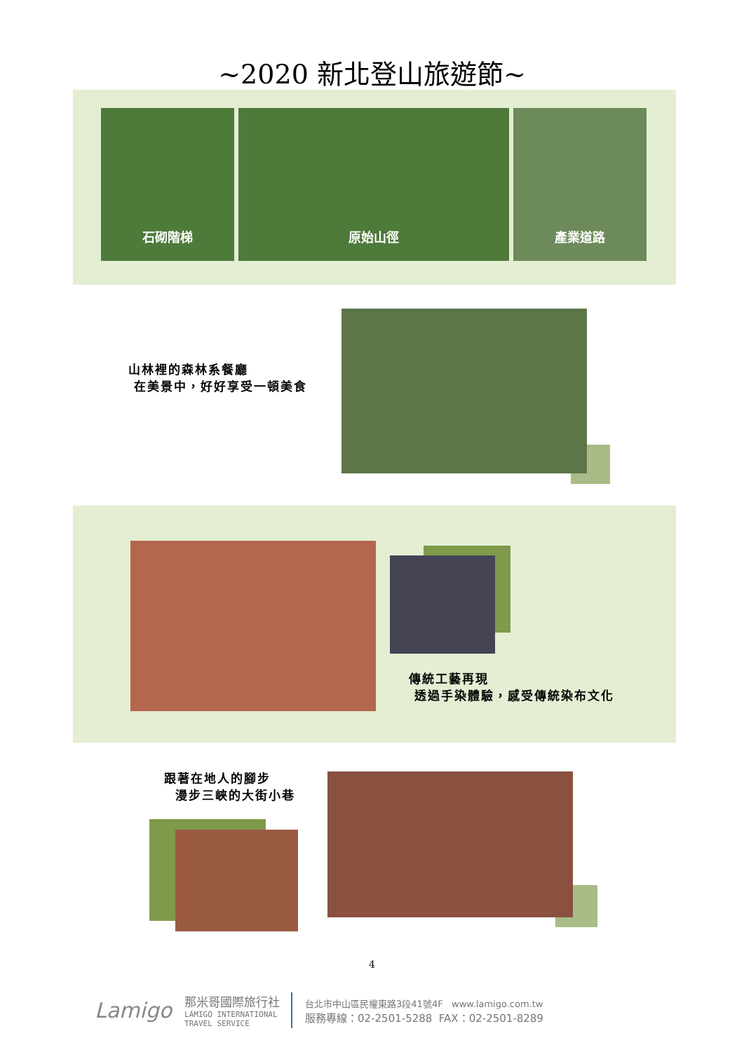~2020 新北登山旅遊節~
石砌階梯 原始山徑 產業道路
山林裡的森林系餐廳
在美景中，好好享受一頓美食
傳統工藝再現
透過手染體驗，感受傳統染布文化
跟著在地人的腳步
漫步三峽的大街小巷
4
Lamigo
那米哥國際旅行社
LAMIGO INTERNATIONAL
TRAVEL SERVICE
台北市中山區民權東路3段41號4F www.lamigo.com.tw
服務專線：02-2501-5288 FAX：02-2501-8289